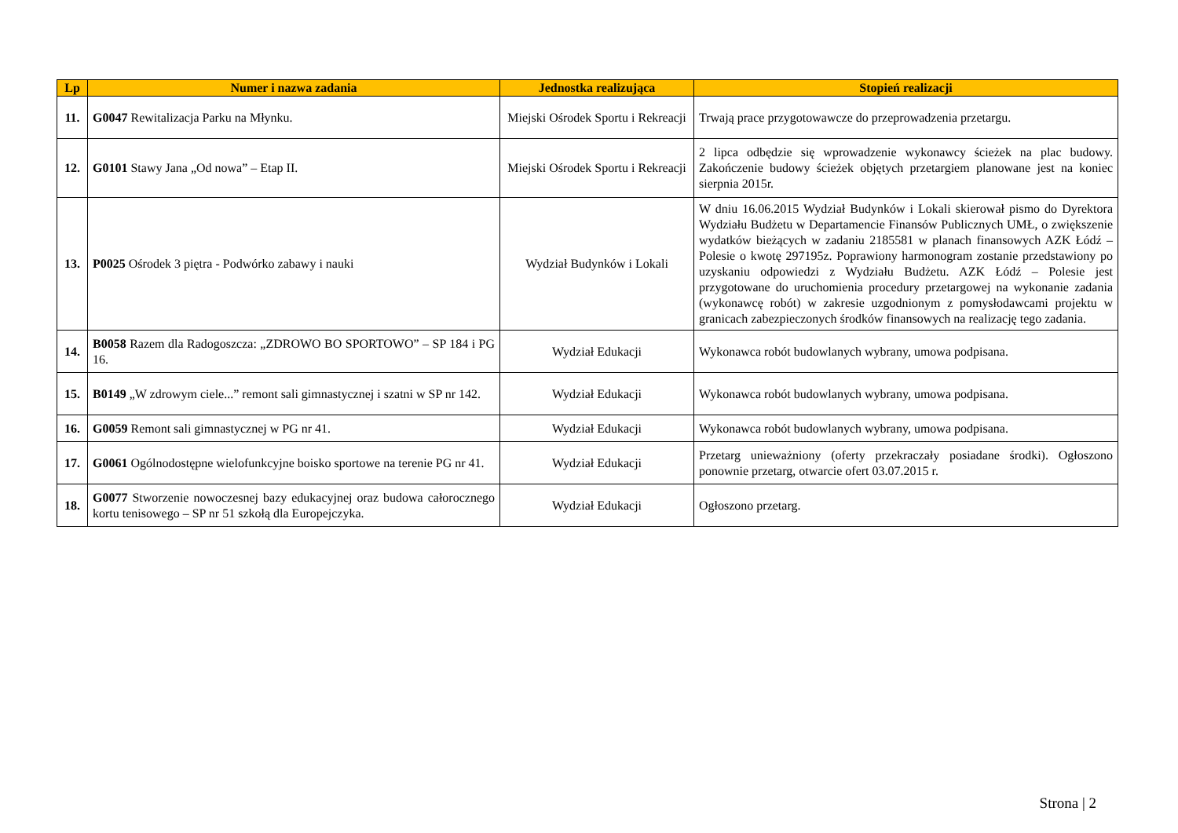| Lp | Numer i nazwa zadania | Jednostka realizująca | Stopień realizacji |
| --- | --- | --- | --- |
| 11. | G0047 Rewitalizacja Parku na Młynku. | Miejski Ośrodek Sportu i Rekreacji | Trwają prace przygotowawcze do przeprowadzenia przetargu. |
| 12. | G0101 Stawy Jana „Od nowa” – Etap II. | Miejski Ośrodek Sportu i Rekreacji | 2 lipca odbędzie się wprowadzenie wykonawcy ścieżek na plac budowy. Zakończenie budowy ścieżek objętych przetargiem planowane jest na koniec sierpnia 2015r. |
| 13. | P0025 Ośrodek 3 piętra - Podwórko zabawy i nauki | Wydział Budynków i Lokali | W dniu 16.06.2015 Wydział Budynków i Lokali skierował pismo do Dyrektora Wydziału Budżetu w Departamencie Finansów Publicznych UMŁ, o zwiększenie wydatków bieżących w zadaniu 2185581 w planach finansowych AZK Łódź – Polesie o kwotę 297195z. Poprawiony harmonogram zostanie przedstawiony po uzyskaniu odpowiedzi z Wydziału Budżetu. AZK Łódź – Polesie jest przygotowane do uruchomienia procedury przetargowej na wykonanie zadania (wykonawcę robót) w zakresie uzgodnionym z pomysłodawcami projektu w granicach zabezpieczonych środków finansowych na realizację tego zadania. |
| 14. | B0058 Razem dla Radogoszcza: „ZDROWO BO SPORTOWO” – SP 184 i PG 16. | Wydział Edukacji | Wykonawca robót budowlanych wybrany, umowa podpisana. |
| 15. | B0149 „W zdrowym ciele...” remont sali gimnastycznej i szatni w SP nr 142. | Wydział Edukacji | Wykonawca robót budowlanych wybrany, umowa podpisana. |
| 16. | G0059 Remont sali gimnastycznej w PG nr 41. | Wydział Edukacji | Wykonawca robót budowlanych wybrany, umowa podpisana. |
| 17. | G0061 Ogólnodostępne wielofunkcyjne boisko sportowe na terenie PG nr 41. | Wydział Edukacji | Przetarg unieważniony (oferty przekraczały posiadane środki). Ogłoszono ponownie przetarg, otwarcie ofert 03.07.2015 r. |
| 18. | G0077 Stworzenie nowoczesnej bazy edukacyjnej oraz budowa całorocznego kortu tenisowego – SP nr 51 szkołą dla Europejczyka. | Wydział Edukacji | Ogłoszono przetarg. |
Strona | 2